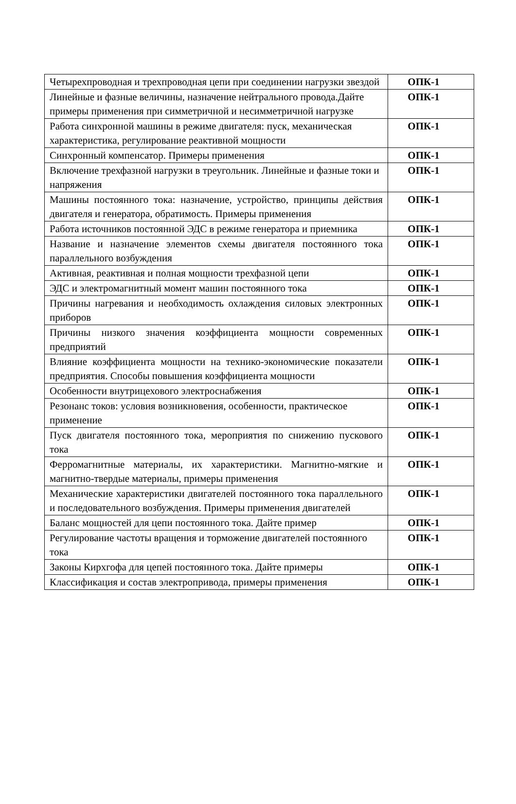| Четырехпроводная и трехпроводная цепи при соединении нагрузки звездой | ОПК-1 |
| Линейные и фазные величины, назначение нейтрального провода.Дайте примеры применения при симметричной и несимметричной нагрузке | ОПК-1 |
| Работа синхронной машины в режиме двигателя: пуск, механическая характеристика, регулирование реактивной мощности | ОПК-1 |
| Синхронный компенсатор. Примеры применения | ОПК-1 |
| Включение трехфазной нагрузки в треугольник. Линейные и фазные токи и напряжения | ОПК-1 |
| Машины постоянного тока: назначение, устройство, принципы действия двигателя и генератора, обратимость. Примеры применения | ОПК-1 |
| Работа источников постоянной ЭДС в режиме генератора и приемника | ОПК-1 |
| Название и назначение элементов схемы двигателя постоянного тока параллельного возбуждения | ОПК-1 |
| Активная, реактивная и полная мощности трехфазной цепи | ОПК-1 |
| ЭДС и электромагнитный момент машин постоянного тока | ОПК-1 |
| Причины нагревания и необходимость охлаждения силовых электронных приборов | ОПК-1 |
| Причины низкого значения коэффициента мощности современных предприятий | ОПК-1 |
| Влияние коэффициента мощности на технико-экономические показатели предприятия. Способы повышения коэффициента мощности | ОПК-1 |
| Особенности внутрицехового электроснабжения | ОПК-1 |
| Резонанс токов: условия возникновения, особенности, практическое применение | ОПК-1 |
| Пуск двигателя постоянного тока, мероприятия по снижению пускового тока | ОПК-1 |
| Ферромагнитные материалы, их характеристики. Магнитно-мягкие и магнитно-твердые материалы, примеры применения | ОПК-1 |
| Механические характеристики двигателей постоянного тока параллельного и последовательного возбуждения. Примеры применения двигателей | ОПК-1 |
| Баланс мощностей для цепи постоянного тока. Дайте пример | ОПК-1 |
| Регулирование частоты вращения и торможение двигателей постоянного тока | ОПК-1 |
| Законы Кирхгофа для цепей постоянного тока. Дайте примеры | ОПК-1 |
| Классификация и состав электропривода, примеры применения | ОПК-1 |